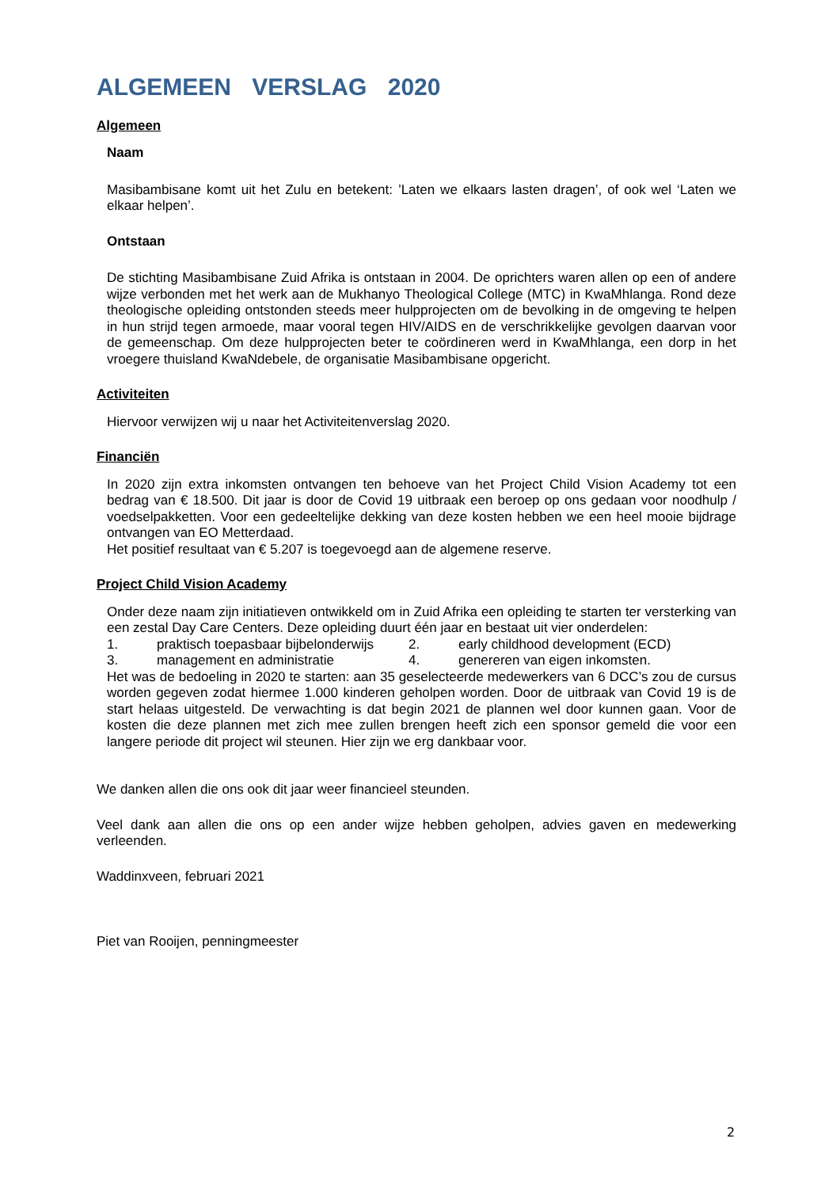ALGEMEEN VERSLAG 2020
Algemeen
Naam
Masibambisane komt uit het Zulu en betekent: ’Laten we elkaars lasten dragen’, of ook wel ‘Laten we elkaar helpen’.
Ontstaan
De stichting Masibambisane Zuid Afrika is ontstaan in 2004. De oprichters waren allen op een of andere wijze verbonden met het werk aan de Mukhanyo Theological College (MTC) in KwaMhlanga. Rond deze theologische opleiding ontstonden steeds meer hulpprojecten om de bevolking in de omgeving te helpen in hun strijd tegen armoede, maar vooral tegen HIV/AIDS en de verschrikkelijke gevolgen daarvan voor de gemeenschap. Om deze hulpprojecten beter te coördineren werd in KwaMhlanga, een dorp in het vroegere thuisland KwaNdebele, de organisatie Masibambisane opgericht.
Activiteiten
Hiervoor verwijzen wij u naar het Activiteitenverslag 2020.
Financiën
In 2020 zijn extra inkomsten ontvangen ten behoeve van het Project Child Vision Academy tot een bedrag van € 18.500. Dit jaar is door de Covid 19 uitbraak een beroep op ons gedaan voor noodhulp / voedselpakketten. Voor een gedeeltelijke dekking van deze kosten hebben we een heel mooie bijdrage ontvangen van EO Metterdaad.
Het positief resultaat van € 5.207 is toegevoegd aan de algemene reserve.
Project Child Vision Academy
Onder deze naam zijn initiatieven ontwikkeld om in Zuid Afrika een opleiding te starten ter versterking van een zestal Day Care Centers. Deze opleiding duurt één jaar en bestaat uit vier onderdelen:
1. praktisch toepasbaar bijbelonderwijs 2. early childhood development (ECD)
3. management en administratie 4. genereren van eigen inkomsten.
Het was de bedoeling in 2020 te starten: aan 35 geselecteerde medewerkers van 6 DCC’s zou de cursus worden gegeven zodat hiermee 1.000 kinderen geholpen worden. Door de uitbraak van Covid 19 is de start helaas uitgesteld. De verwachting is dat begin 2021 de plannen wel door kunnen gaan. Voor de kosten die deze plannen met zich mee zullen brengen heeft zich een sponsor gemeld die voor een langere periode dit project wil steunen. Hier zijn we erg dankbaar voor.
We danken allen die ons ook dit jaar weer financieel steunden.
Veel dank aan allen die ons op een ander wijze hebben geholpen, advies gaven en medewerking verleenden.
Waddinxveen, februari 2021
Piet van Rooijen, penningmeester
2